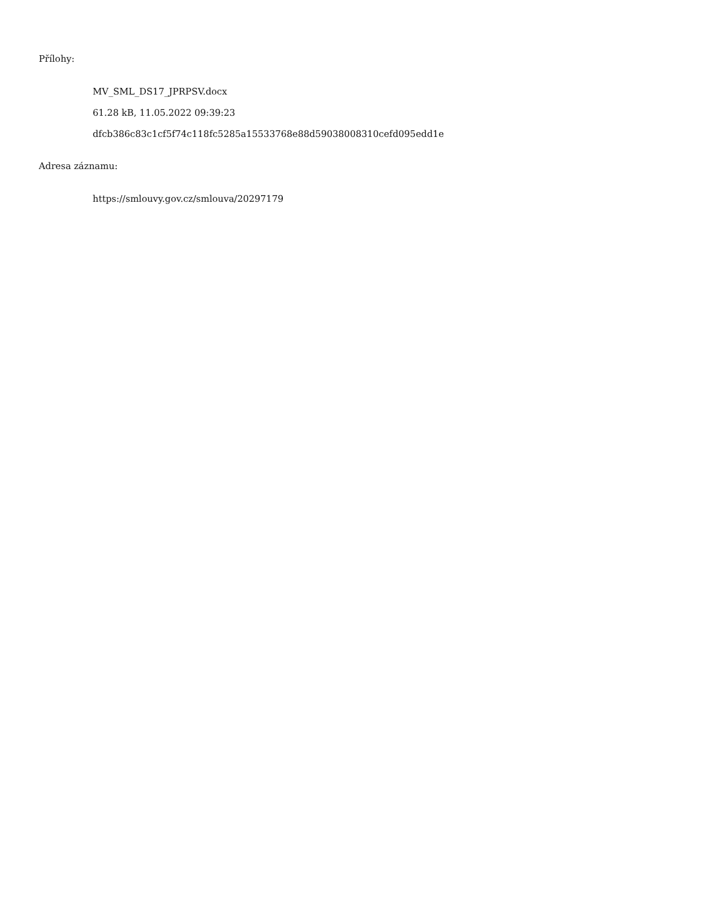Přílohy:
MV_SML_DS17_JPRPSV.docx
61.28 kB, 11.05.2022 09:39:23
dfcb386c83c1cf5f74c118fc5285a15533768e88d59038008310cefd095edd1e
Adresa záznamu:
https://smlouvy.gov.cz/smlouva/20297179